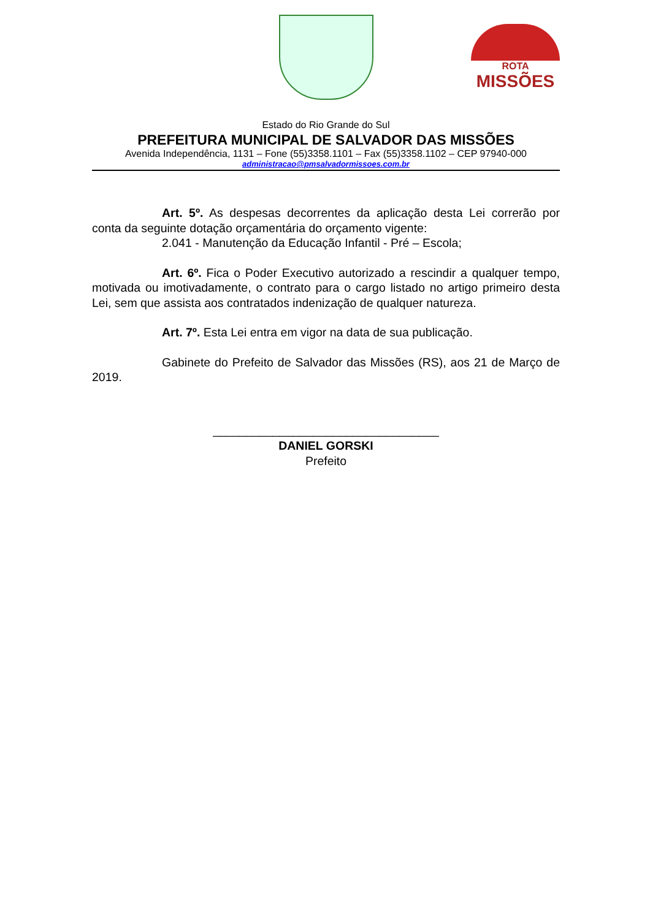ROTA
MISSÕES
Estado do Rio Grande do Sul
PREFEITURA MUNICIPAL DE SALVADOR DAS MISSÕES
Avenida Independência, 1131 – Fone (55)3358.1101 – Fax (55)3358.1102 – CEP 97940-000
administracao@pmsalvadormissoes.com.br
Art. 5º. As despesas decorrentes da aplicação desta Lei correrão por conta da seguinte dotação orçamentária do orçamento vigente:
2.041 - Manutenção da Educação Infantil - Pré – Escola;
Art. 6º. Fica o Poder Executivo autorizado a rescindir a qualquer tempo, motivada ou imotivadamente, o contrato para o cargo listado no artigo primeiro desta Lei, sem que assista aos contratados indenização de qualquer natureza.
Art. 7º. Esta Lei entra em vigor na data de sua publicação.
Gabinete do Prefeito de Salvador das Missões (RS), aos 21 de Março de 2019.
__________________________________
DANIEL GORSKI
Prefeito